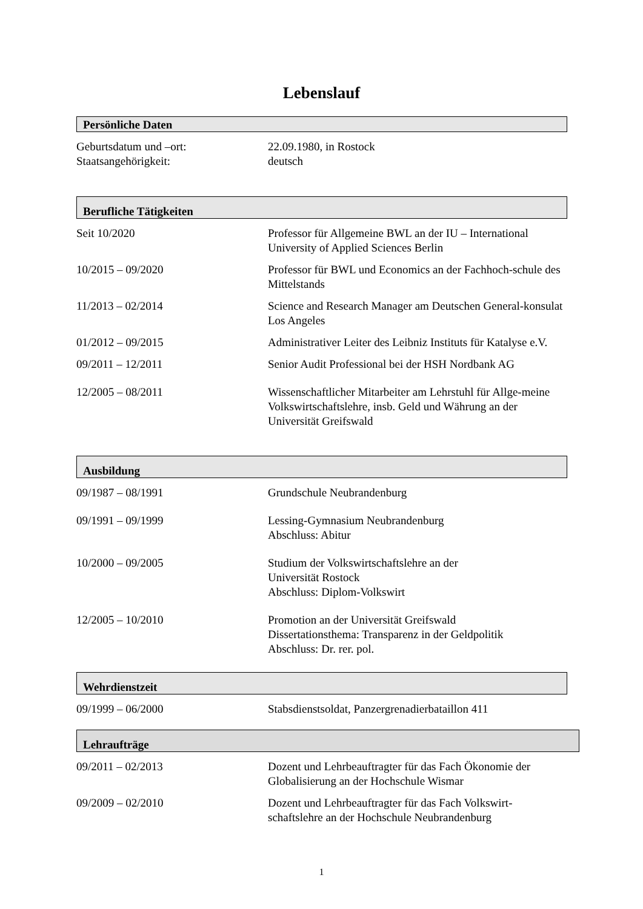Lebenslauf
Persönliche Daten
Geburtsdatum und –ort: 22.09.1980, in Rostock
Staatsangehörigkeit: deutsch
Berufliche Tätigkeiten
Seit 10/2020 Professor für Allgemeine BWL an der IU – International University of Applied Sciences Berlin
10/2015 – 09/2020 Professor für BWL und Economics an der Fachhoch-schule des Mittelstands
11/2013 – 02/2014 Science and Research Manager am Deutschen General-konsulat Los Angeles
01/2012 – 09/2015 Administrativer Leiter des Leibniz Instituts für Katalyse e.V.
09/2011 – 12/2011 Senior Audit Professional bei der HSH Nordbank AG
12/2005 – 08/2011 Wissenschaftlicher Mitarbeiter am Lehrstuhl für Allge-meine Volkswirtschaftslehre, insb. Geld und Währung an der Universität Greifswald
Ausbildung
09/1987 – 08/1991 Grundschule Neubrandenburg
09/1991 – 09/1999 Lessing-Gymnasium Neubrandenburg
Abschluss: Abitur
10/2000 – 09/2005 Studium der Volkswirtschaftslehre an der
Universität Rostock
Abschluss: Diplom-Volkswirt
12/2005 – 10/2010 Promotion an der Universität Greifswald
Dissertationsthema: Transparenz in der Geldpolitik
Abschluss: Dr. rer. pol.
Wehrdienstzeit
09/1999 – 06/2000 Stabsdienstsoldat, Panzergrenadierbataillon 411
Lehraufträge
09/2011 – 02/2013 Dozent und Lehrbeauftragter für das Fach Ökonomie der Globalisierung an der Hochschule Wismar
09/2009 – 02/2010 Dozent und Lehrbeauftragter für das Fach Volkswirt-schaftslehre an der Hochschule Neubrandenburg
1